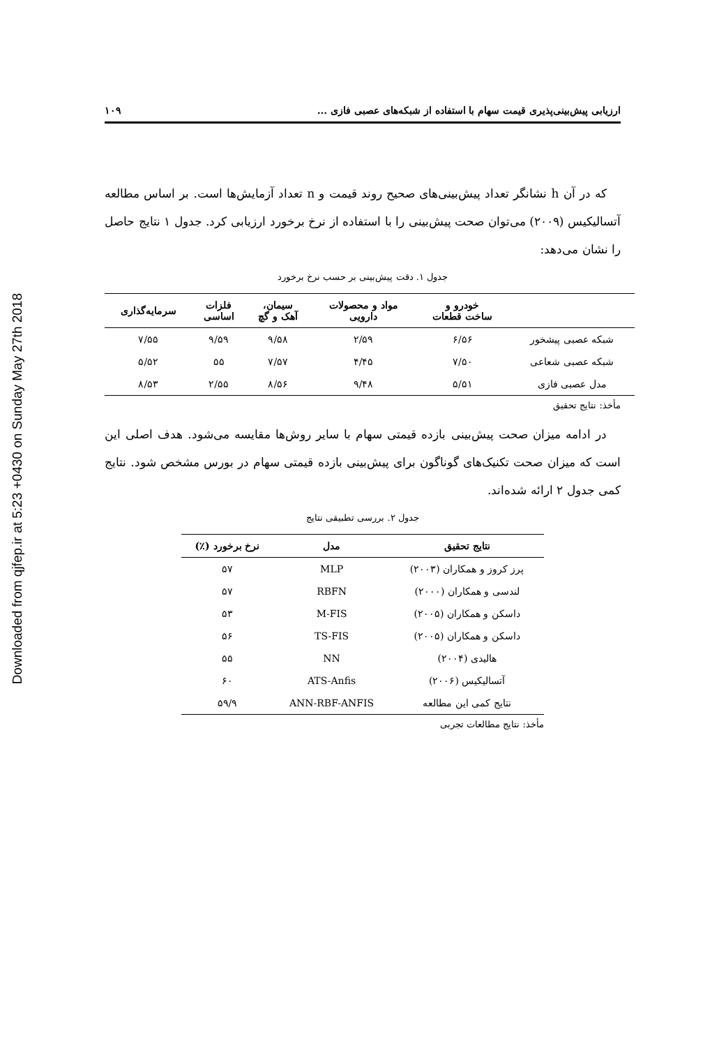Downloaded from qjfep.ir at 5:23 +0430 on Sunday May 27th 2018
ارزیابی پیش‌بینی‌پذیری قیمت سهام با استفاده از شبکه‌های عصبی فازی ... ۱۰۹
که در آن h نشانگر تعداد پیش‌بینی‌های صحیح روند قیمت و n تعداد آزمایش‌ها است. بر اساس مطالعه آتسالیکیس (۲۰۰۹) می‌توان صحت پیش‌بینی را با استفاده از نرخ برخورد ارزیابی کرد. جدول ۱ نتایج حاصل را نشان می‌دهد:
جدول ۱. دقت پیش‌بینی بر حسب نرخ برخورد
| | خودرو و ساخت قطعات | مواد و محصولات دارویی | سیمان، آهک و گچ | فلزات اساسی | سرمایه‌گذاری |
| --- | --- | --- | --- | --- | --- |
| شبکه عصبی پیشخور | ۶/۵۶ | ۲/۵۹ | ۹/۵۸ | ۹/۵۹ | ۷/۵۵ |
| شبکه عصبی شعاعی | ۷/۵۰ | ۴/۴۵ | ۷/۵۷ | ۵۵ | ۵/۵۲ |
| مدل عصبی فازی | ۵/۵۱ | ۹/۴۸ | ۸/۵۶ | ۲/۵۵ | ۸/۵۳ |
مأخذ: نتایج تحقیق
در ادامه میزان صحت پیش‌بینی بازده قیمتی سهام با سایر روش‌ها مقایسه می‌شود. هدف اصلی این است که میزان صحت تکنیک‌های گوناگون برای پیش‌بینی بازده قیمتی سهام در بورس مشخص شود. نتایج کمی جدول ۲ ارائه شده‌اند.
جدول ۲. بررسی تطبیقی نتایج
| نتایج تحقیق | مدل | نرخ برخورد (٪) |
| --- | --- | --- |
| پرز کروز و همکاران (۲۰۰۳) | MLP | ۵۷ |
| لندسی و همکاران (۲۰۰۰) | RBFN | ۵۷ |
| داسکن و همکاران (۲۰۰۵) | M-FIS | ۵۳ |
| داسکن و همکاران (۲۰۰۵) | TS-FIS | ۵۶ |
| هالیدی (۲۰۰۴) | NN | ۵۵ |
| آتسالیکیس (۲۰۰۶) | ATS-Anfis | ۶۰ |
| نتایج کمی این مطالعه | ANN-RBF-ANFIS | ۵۹/۹ |
مأخذ: نتایج مطالعات تجربی